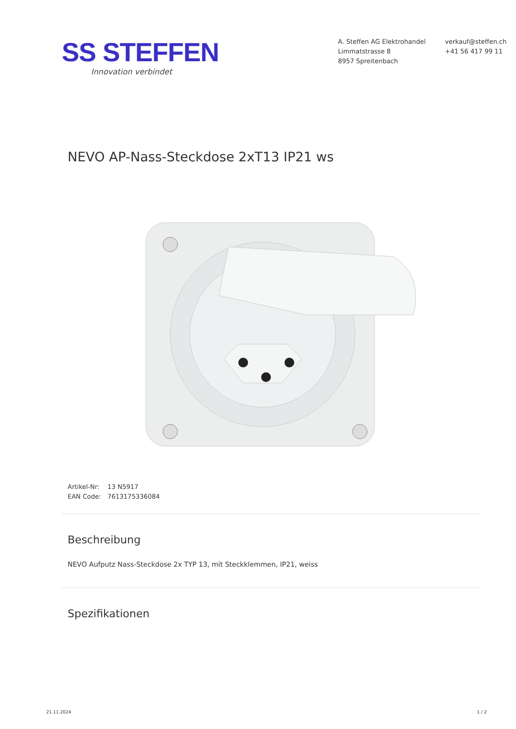SS STEFFEN
Innovation verbindet
A. Steffen AG Elektrohandel
Limmatstrasse 8
8957 Spreitenbach
verkauf@steffen.ch
+41 56 417 99 11
NEVO AP-Nass-Steckdose 2xT13 IP21 ws
Artikel-Nr: 13 N5917
EAN Code: 7613175336084
Beschreibung
NEVO Aufputz Nass-Steckdose 2x TYP 13, mit Steckklemmen, IP21, weiss
Spezifikationen
21.11.2024 1 / 2